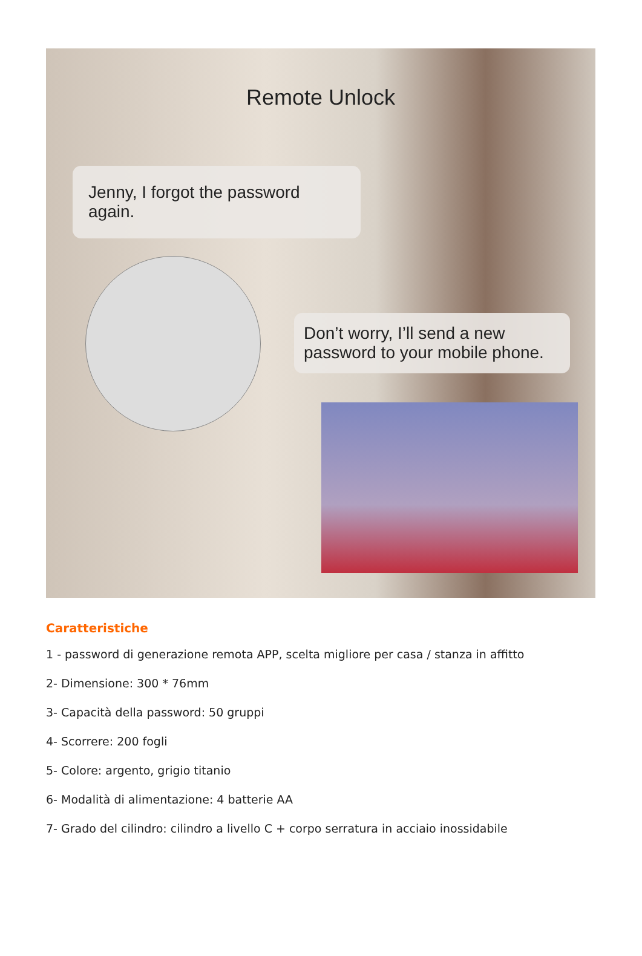Remote Unlock
Jenny, I forgot the password again.
Don’t worry, I’ll send a new password to your mobile phone.
Caratteristiche
1 - password di generazione remota APP, scelta migliore per casa / stanza in affitto
2- Dimensione: 300 * 76mm
3- Capacità della password: 50 gruppi
4- Scorrere: 200 fogli
5- Colore: argento, grigio titanio
6- Modalità di alimentazione: 4 batterie AA
7- Grado del cilindro: cilindro a livello C + corpo serratura in acciaio inossidabile